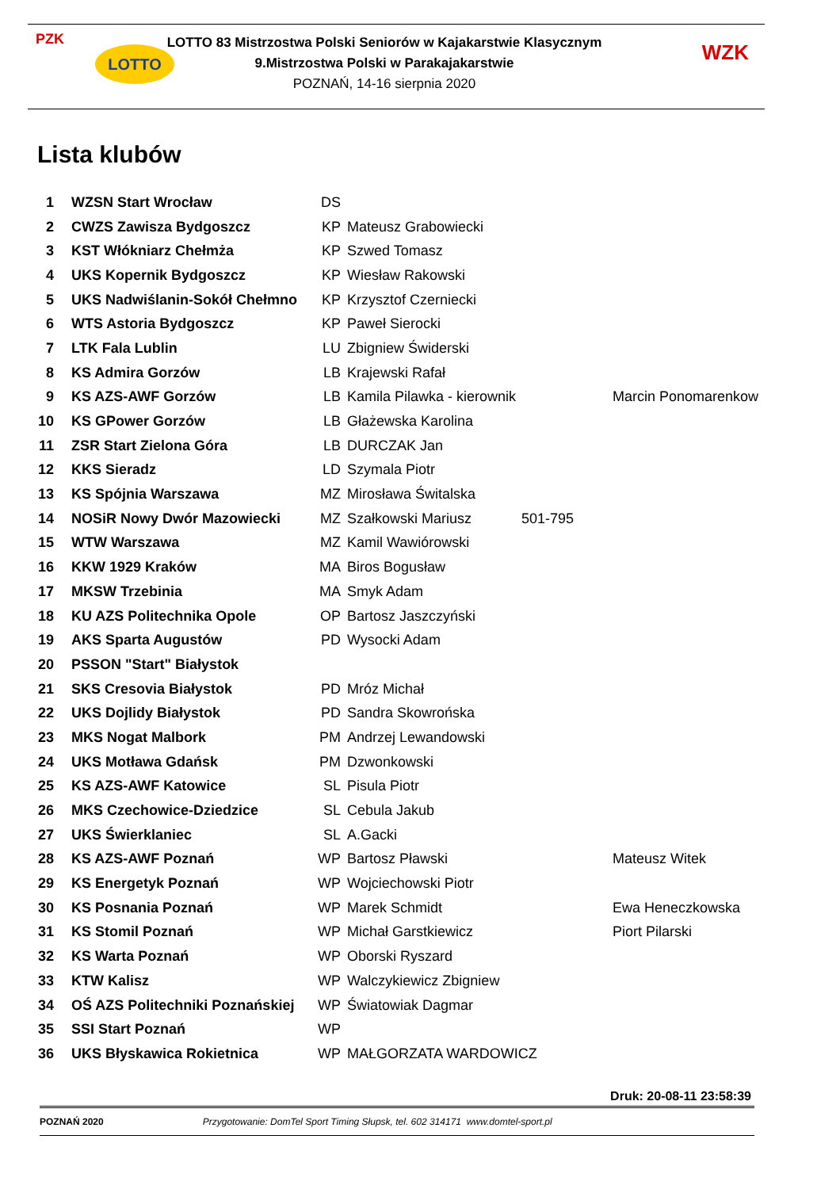PZK
LOTTO
LOTTO 83 Mistrzostwa Polski Seniorów w Kajakarstwie Klasycznym
9.Mistrzostwa Polski w Parakajakarstwie
POZNAŃ, 14-16 sierpnia 2020
WZK
Lista klubów
| 1 | WZSN Start Wrocław | DS | | | |
| 2 | CWZS Zawisza Bydgoszcz | KP | Mateusz Grabowiecki | | |
| 3 | KST Włókniarz Chełmża | KP | Szwed Tomasz | | |
| 4 | UKS Kopernik Bydgoszcz | KP | Wiesław Rakowski | | |
| 5 | UKS Nadwiślanin-Sokół Chełmno | KP | Krzysztof Czerniecki | | |
| 6 | WTS Astoria Bydgoszcz | KP | Paweł Sierocki | | |
| 7 | LTK Fala Lublin | LU | Zbigniew Świderski | | |
| 8 | KS Admira Gorzów | LB | Krajewski Rafał | | |
| 9 | KS AZS-AWF Gorzów | LB | Kamila Pilawka - kierownik | | Marcin Ponomarenkow |
| 10 | KS GPower Gorzów | LB | Głażewska Karolina | | |
| 11 | ZSR Start Zielona Góra | LB | DURCZAK Jan | | |
| 12 | KKS Sieradz | LD | Szymala Piotr | | |
| 13 | KS Spójnia Warszawa | MZ | Mirosława Świtalska | | |
| 14 | NOSiR Nowy Dwór Mazowiecki | MZ | Szałkowski Mariusz | 501-795 | |
| 15 | WTW Warszawa | MZ | Kamil Wawiórowski | | |
| 16 | KKW 1929 Kraków | MA | Biros Bogusław | | |
| 17 | MKSW Trzebinia | MA | Smyk Adam | | |
| 18 | KU AZS Politechnika Opole | OP | Bartosz Jaszczyński | | |
| 19 | AKS Sparta Augustów | PD | Wysocki Adam | | |
| 20 | PSSON "Start" Białystok | | | | |
| 21 | SKS Cresovia Białystok | PD | Mróz Michał | | |
| 22 | UKS Dojlidy Białystok | PD | Sandra Skowrońska | | |
| 23 | MKS Nogat Malbork | PM | Andrzej Lewandowski | | |
| 24 | UKS Motława Gdańsk | PM | Dzwonkowski | | |
| 25 | KS AZS-AWF Katowice | SL | Pisula Piotr | | |
| 26 | MKS Czechowice-Dziedzice | SL | Cebula Jakub | | |
| 27 | UKS Świerklaniec | SL | A.Gacki | | |
| 28 | KS AZS-AWF Poznań | WP | Bartosz Pławski | | Mateusz Witek |
| 29 | KS Energetyk Poznań | WP | Wojciechowski Piotr | | |
| 30 | KS Posnania Poznań | WP | Marek Schmidt | | Ewa Heneczkowska |
| 31 | KS Stomil Poznań | WP | Michał Garstkiewicz | | Piort Pilarski |
| 32 | KS Warta Poznań | WP | Oborski Ryszard | | |
| 33 | KTW Kalisz | WP | Walczykiewicz Zbigniew | | |
| 34 | OŚ AZS Politechniki Poznańskiej | WP | Światowiak Dagmar | | |
| 35 | SSI Start Poznań | WP | | | |
| 36 | UKS Błyskawica Rokietnica | WP | MAŁGORZATA WARDOWICZ | | |
Druk: 20-08-11 23:58:39
POZNAŃ 2020 Przygotowanie: DomTel Sport Timing Słupsk, tel. 602 314171 www.domtel-sport.pl